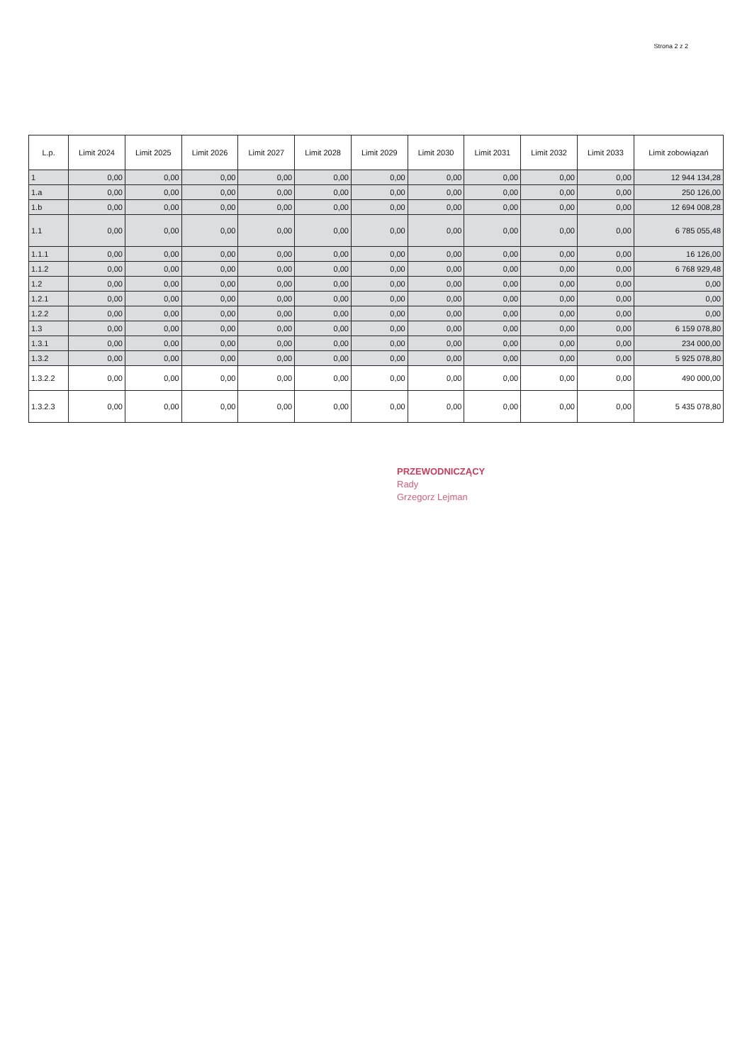Strona 2 z 2
| L.p. | Limit 2024 | Limit 2025 | Limit 2026 | Limit 2027 | Limit 2028 | Limit 2029 | Limit 2030 | Limit 2031 | Limit 2032 | Limit 2033 | Limit zobowiązań |
| --- | --- | --- | --- | --- | --- | --- | --- | --- | --- | --- | --- |
| 1 | 0,00 | 0,00 | 0,00 | 0,00 | 0,00 | 0,00 | 0,00 | 0,00 | 0,00 | 0,00 | 12 944 134,28 |
| 1.a | 0,00 | 0,00 | 0,00 | 0,00 | 0,00 | 0,00 | 0,00 | 0,00 | 0,00 | 0,00 | 250 126,00 |
| 1.b | 0,00 | 0,00 | 0,00 | 0,00 | 0,00 | 0,00 | 0,00 | 0,00 | 0,00 | 0,00 | 12 694 008,28 |
| 1.1 | 0,00 | 0,00 | 0,00 | 0,00 | 0,00 | 0,00 | 0,00 | 0,00 | 0,00 | 0,00 | 6 785 055,48 |
| 1.1.1 | 0,00 | 0,00 | 0,00 | 0,00 | 0,00 | 0,00 | 0,00 | 0,00 | 0,00 | 0,00 | 16 126,00 |
| 1.1.2 | 0,00 | 0,00 | 0,00 | 0,00 | 0,00 | 0,00 | 0,00 | 0,00 | 0,00 | 0,00 | 6 768 929,48 |
| 1.2 | 0,00 | 0,00 | 0,00 | 0,00 | 0,00 | 0,00 | 0,00 | 0,00 | 0,00 | 0,00 | 0,00 |
| 1.2.1 | 0,00 | 0,00 | 0,00 | 0,00 | 0,00 | 0,00 | 0,00 | 0,00 | 0,00 | 0,00 | 0,00 |
| 1.2.2 | 0,00 | 0,00 | 0,00 | 0,00 | 0,00 | 0,00 | 0,00 | 0,00 | 0,00 | 0,00 | 0,00 |
| 1.3 | 0,00 | 0,00 | 0,00 | 0,00 | 0,00 | 0,00 | 0,00 | 0,00 | 0,00 | 0,00 | 6 159 078,80 |
| 1.3.1 | 0,00 | 0,00 | 0,00 | 0,00 | 0,00 | 0,00 | 0,00 | 0,00 | 0,00 | 0,00 | 234 000,00 |
| 1.3.2 | 0,00 | 0,00 | 0,00 | 0,00 | 0,00 | 0,00 | 0,00 | 0,00 | 0,00 | 0,00 | 5 925 078,80 |
| 1.3.2.2 | 0,00 | 0,00 | 0,00 | 0,00 | 0,00 | 0,00 | 0,00 | 0,00 | 0,00 | 0,00 | 490 000,00 |
| 1.3.2.3 | 0,00 | 0,00 | 0,00 | 0,00 | 0,00 | 0,00 | 0,00 | 0,00 | 0,00 | 0,00 | 5 435 078,80 |
PRZEWODNICZĄCY
Rady
Grzegorz Lejman